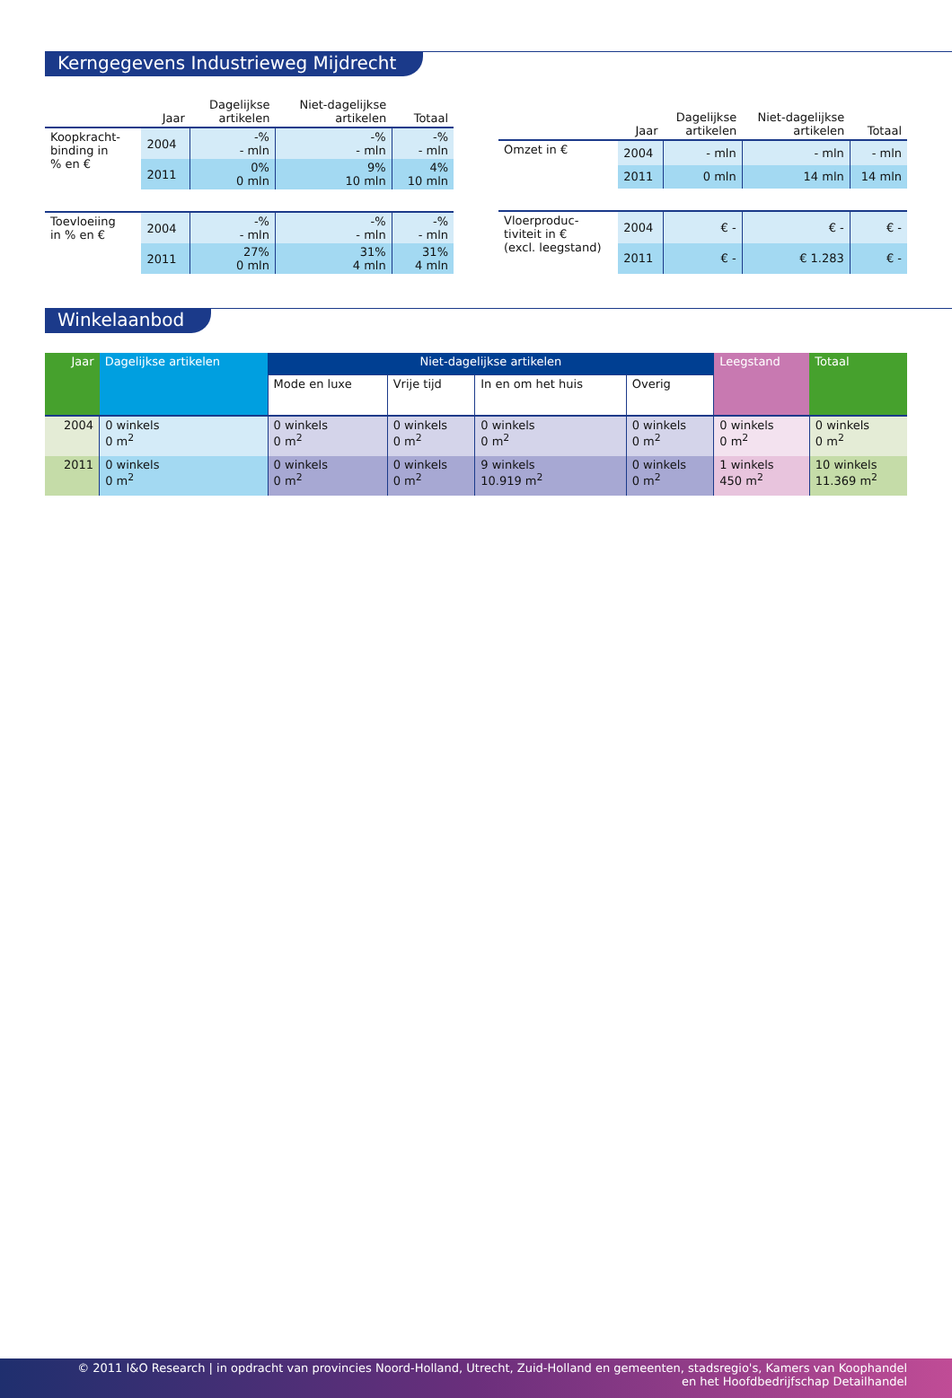Kerngegevens Industrieweg Mijdrecht
| | Jaar | Dagelijkse artikelen | Niet-dagelijkse artikelen | Totaal |
| --- | --- | --- | --- | --- |
| Koopkracht- binding in % en € | 2004 | -% - mln | -% - mln | -% - mln |
| | 2011 | 0% 0 mln | 9% 10 mln | 4% 10 mln |
| Toevloeiing in % en € | 2004 | -% - mln | -% - mln | -% - mln |
| | 2011 | 27% 0 mln | 31% 4 mln | 31% 4 mln |
| | Jaar | Dagelijkse artikelen | Niet-dagelijkse artikelen | Totaal |
| --- | --- | --- | --- | --- |
| Omzet in € | 2004 | - mln | - mln | - mln |
| | 2011 | 0 mln | 14 mln | 14 mln |
| Vloerproduc- tiviteit in € (excl. leegstand) | 2004 | € - | € - | € - |
| | 2011 | € - | € 1.283 | € - |
Winkelaanbod
| Jaar | Dagelijkse artikelen | Niet-dagelijkse artikelen | | | | Leegstand | Totaal |
| --- | --- | --- | --- | --- | --- | --- | --- |
| | | Mode en luxe | Vrije tijd | In en om het huis | Overig | | |
| 2004 | 0 winkels 0 m<sup>2</sup> | 0 winkels 0 m<sup>2</sup> | 0 winkels 0 m<sup>2</sup> | 0 winkels 0 m<sup>2</sup> | 0 winkels 0 m<sup>2</sup> | 0 winkels 0 m<sup>2</sup> | 0 winkels 0 m<sup>2</sup> |
| 2011 | 0 winkels 0 m<sup>2</sup> | 0 winkels 0 m<sup>2</sup> | 0 winkels 0 m<sup>2</sup> | 9 winkels 10.919 m<sup>2</sup> | 0 winkels 0 m<sup>2</sup> | 1 winkels 450 m<sup>2</sup> | 10 winkels 11.369 m<sup>2</sup> |
© 2011 I&O Research | in opdracht van provincies Noord-Holland, Utrecht, Zuid-Holland en gemeenten, stadsregio's, Kamers van Koophandel
en het Hoofdbedrijfschap Detailhandel